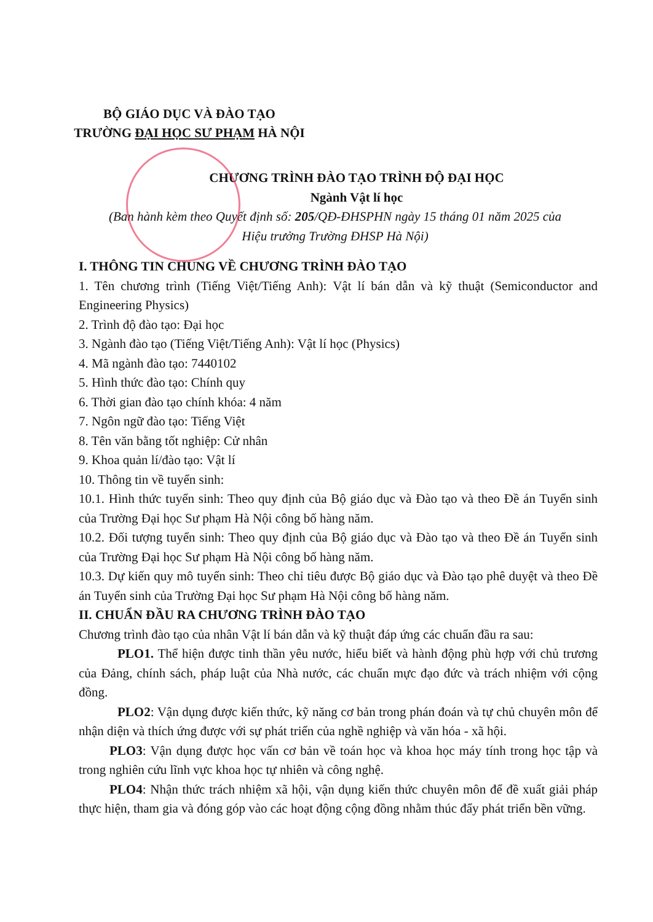BỘ GIÁO DỤC VÀ ĐÀO TẠO
TRƯỜNG ĐẠI HỌC SƯ PHẠM HÀ NỘI
CHƯƠNG TRÌNH ĐÀO TẠO TRÌNH ĐỘ ĐẠI HỌC
Ngành Vật lí học
(Ban hành kèm theo Quyết định số: 205/QĐ-ĐHSPHN ngày 15 tháng 01 năm 2025 của
Hiệu trưởng Trường ĐHSP Hà Nội)
I. THÔNG TIN CHUNG VỀ CHƯƠNG TRÌNH ĐÀO TẠO
1. Tên chương trình (Tiếng Việt/Tiếng Anh): Vật lí bán dẫn và kỹ thuật (Semiconductor and Engineering Physics)
2. Trình độ đào tạo: Đại học
3. Ngành đào tạo (Tiếng Việt/Tiếng Anh): Vật lí học (Physics)
4. Mã ngành đào tạo: 7440102
5. Hình thức đào tạo: Chính quy
6. Thời gian đào tạo chính khóa: 4 năm
7. Ngôn ngữ đào tạo: Tiếng Việt
8. Tên văn bằng tốt nghiệp: Cử nhân
9. Khoa quản lí/đào tạo: Vật lí
10. Thông tin về tuyển sinh:
10.1. Hình thức tuyển sinh: Theo quy định của Bộ giáo dục và Đào tạo và theo Đề án Tuyển sinh của Trường Đại học Sư phạm Hà Nội công bố hàng năm.
10.2. Đối tượng tuyển sinh: Theo quy định của Bộ giáo dục và Đào tạo và theo Đề án Tuyển sinh của Trường Đại học Sư phạm Hà Nội công bố hàng năm.
10.3. Dự kiến quy mô tuyển sinh: Theo chỉ tiêu được Bộ giáo dục và Đào tạo phê duyệt và theo Đề án Tuyển sinh của Trường Đại học Sư phạm Hà Nội công bố hàng năm.
II. CHUẨN ĐẦU RA CHƯƠNG TRÌNH ĐÀO TẠO
Chương trình đào tạo của nhân Vật lí bán dẫn và kỹ thuật đáp ứng các chuẩn đầu ra sau:
PLO1. Thể hiện được tinh thần yêu nước, hiểu biết và hành động phù hợp với chủ trương của Đảng, chính sách, pháp luật của Nhà nước, các chuẩn mực đạo đức và trách nhiệm với cộng đồng.
PLO2: Vận dụng được kiến thức, kỹ năng cơ bản trong phán đoán và tự chủ chuyên môn để nhận diện và thích ứng được với sự phát triển của nghề nghiệp và văn hóa - xã hội.
PLO3: Vận dụng được học vấn cơ bản về toán học và khoa học máy tính trong học tập và trong nghiên cứu lĩnh vực khoa học tự nhiên và công nghệ.
PLO4: Nhận thức trách nhiệm xã hội, vận dụng kiến thức chuyên môn để đề xuất giải pháp thực hiện, tham gia và đóng góp vào các hoạt động cộng đồng nhằm thúc đẩy phát triển bền vững.